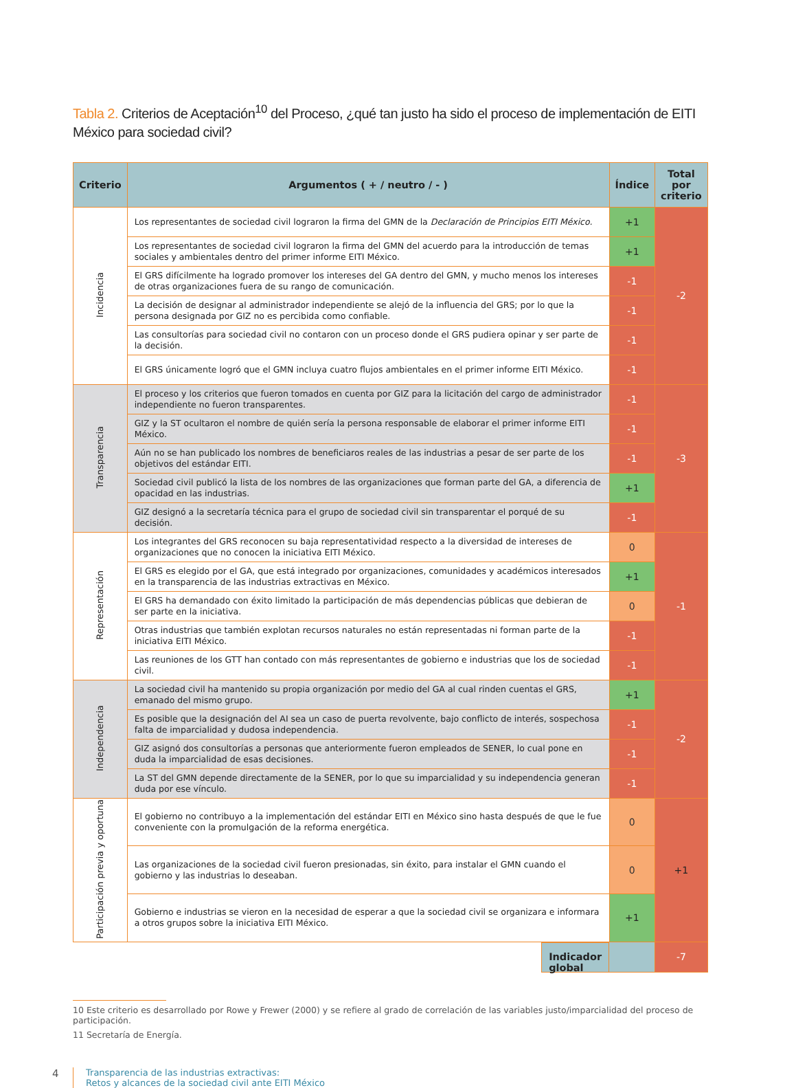Tabla 2. Criterios de Aceptación<sup>10</sup> del Proceso, ¿qué tan justo ha sido el proceso de implementación de EITI México para sociedad civil?
| Criterio | Argumentos ( + / neutro / - ) | Índice | Total por criterio |
| --- | --- | --- | --- |
| Incidencia | Los representantes de sociedad civil lograron la firma del GMN de la Declaración de Principios EITI México. | +1 | -2 |
| | Los representantes de sociedad civil lograron la firma del GMN del acuerdo para la introducción de temas sociales y ambientales dentro del primer informe EITI México. | +1 | |
| | El GRS difícilmente ha logrado promover los intereses del GA dentro del GMN, y mucho menos los intereses de otras organizaciones fuera de su rango de comunicación. | -1 | |
| | La decisión de designar al administrador independiente se alejó de la influencia del GRS; por lo que la persona designada por GIZ no es percibida como confiable. | -1 | |
| | Las consultorías para sociedad civil no contaron con un proceso donde el GRS pudiera opinar y ser parte de la decisión. | -1 | |
| | El GRS únicamente logró que el GMN incluya cuatro flujos ambientales en el primer informe EITI México. | -1 | |
| Transparencia | El proceso y los criterios que fueron tomados en cuenta por GIZ para la licitación del cargo de administrador independiente no fueron transparentes. | -1 | -3 |
| | GIZ y la ST ocultaron el nombre de quién sería la persona responsable de elaborar el primer informe EITI México. | -1 | |
| | Aún no se han publicado los nombres de beneficiaros reales de las industrias a pesar de ser parte de los objetivos del estándar EITI. | -1 | |
| | Sociedad civil publicó la lista de los nombres de las organizaciones que forman parte del GA, a diferencia de opacidad en las industrias. | +1 | |
| | GIZ designó a la secretaría técnica para el grupo de sociedad civil sin transparentar el porqué de su decisión. | -1 | |
| Representación | Los integrantes del GRS reconocen su baja representatividad respecto a la diversidad de intereses de organizaciones que no conocen la iniciativa EITI México. | 0 | -1 |
| | El GRS es elegido por el GA, que está integrado por organizaciones, comunidades y académicos interesados en la transparencia de las industrias extractivas en México. | +1 | |
| | El GRS ha demandado con éxito limitado la participación de más dependencias públicas que debieran de ser parte en la iniciativa. | 0 | |
| | Otras industrias que también explotan recursos naturales no están representadas ni forman parte de la iniciativa EITI México. | -1 | |
| | Las reuniones de los GTT han contado con más representantes de gobierno e industrias que los de sociedad civil. | -1 | |
| Independencia | La sociedad civil ha mantenido su propia organización por medio del GA al cual rinden cuentas el GRS, emanado del mismo grupo. | +1 | -2 |
| | Es posible que la designación del AI sea un caso de puerta revolvente, bajo conflicto de interés, sospechosa falta de imparcialidad y dudosa independencia. | -1 | |
| | GIZ asignó dos consultorías a personas que anteriormente fueron empleados de SENER, lo cual pone en duda la imparcialidad de esas decisiones. | -1 | |
| | La ST del GMN depende directamente de la SENER, por lo que su imparcialidad y su independencia generan duda por ese vínculo. | -1 | |
| Participación previa y oportuna | El gobierno no contribuyo a la implementación del estándar EITI en México sino hasta después de que le fue conveniente con la promulgación de la reforma energética. | 0 | +1 |
| | Las organizaciones de la sociedad civil fueron presionadas, sin éxito, para instalar el GMN cuando el gobierno y las industrias lo deseaban. | 0 | |
| | Gobierno e industrias se vieron en la necesidad de esperar a que la sociedad civil se organizara e informara a otros grupos sobre la iniciativa EITI México. | +1 | |
| | Indicador global | | -7 |
10 Este criterio es desarrollado por Rowe y Frewer (2000) y se refiere al grado de correlación de las variables justo/imparcialidad del proceso de participación.
11 Secretaría de Energía.
4
Transparencia de las industrias extractivas:
Retos y alcances de la sociedad civil ante EITI México